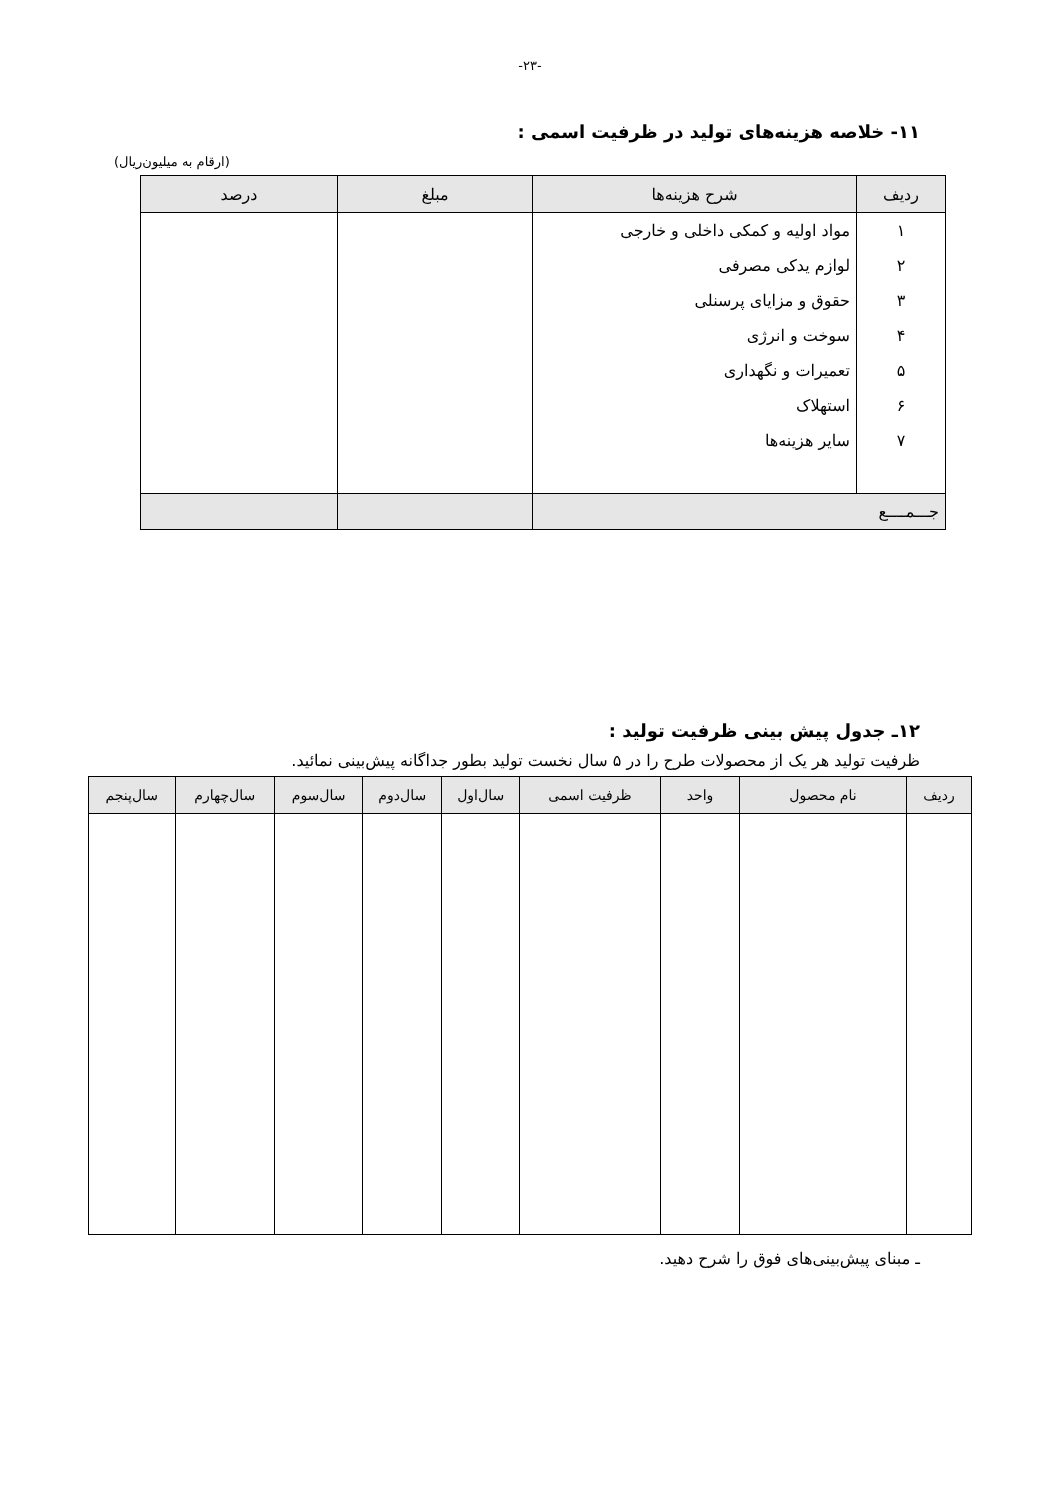-۲۳-
۱۱- خلاصه هزینه‌های تولید در ظرفیت اسمی :
(ارقام به میلیون‌ریال)
| ردیف | شرح هزینه‌ها | مبلغ | درصد |
| --- | --- | --- | --- |
| ۱ | مواد اولیه و کمکی داخلی و خارجی | | |
| ۲ | لوازم یدکی مصرفی | | |
| ۳ | حقوق و مزایای پرسنلی | | |
| ۴ | سوخت و انرژی | | |
| ۵ | تعمیرات و نگهداری | | |
| ۶ | استهلاک | | |
| ۷ | سایر هزینه‌ها | | |
| جـــمــــع | | | |
۱۲ـ جدول پیش بینی ظرفیت تولید :
ظرفیت تولید هر یک از محصولات طرح را در ۵ سال نخست تولید بطور جداگانه پیش‌بینی نمائید.
| ردیف | نام محصول | واحد | ظرفیت اسمی | سال‌اول | سال‌دوم | سال‌سوم | سال‌چهارم | سال‌پنجم |
| --- | --- | --- | --- | --- | --- | --- | --- | --- |
ـ مبنای پیش‌بینی‌های فوق را شرح دهید.